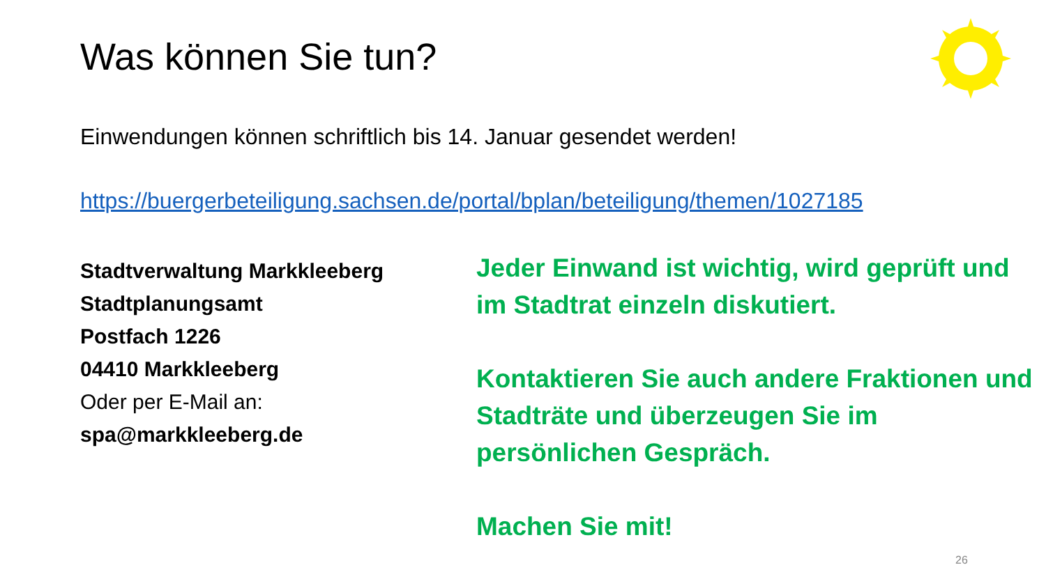Was können Sie tun?
Einwendungen können schriftlich bis 14. Januar gesendet werden!
https://buergerbeteiligung.sachsen.de/portal/bplan/beteiligung/themen/1027185
Stadtverwaltung Markkleeberg
Stadtplanungsamt
Postfach 1226
04410 Markkleeberg
Oder per E-Mail an:
spa@markkleeberg.de
Jeder Einwand ist wichtig, wird geprüft und im Stadtrat einzeln diskutiert.
Kontaktieren Sie auch andere Fraktionen und Stadträte und überzeugen Sie im persönlichen Gespräch.
Machen Sie mit!
26